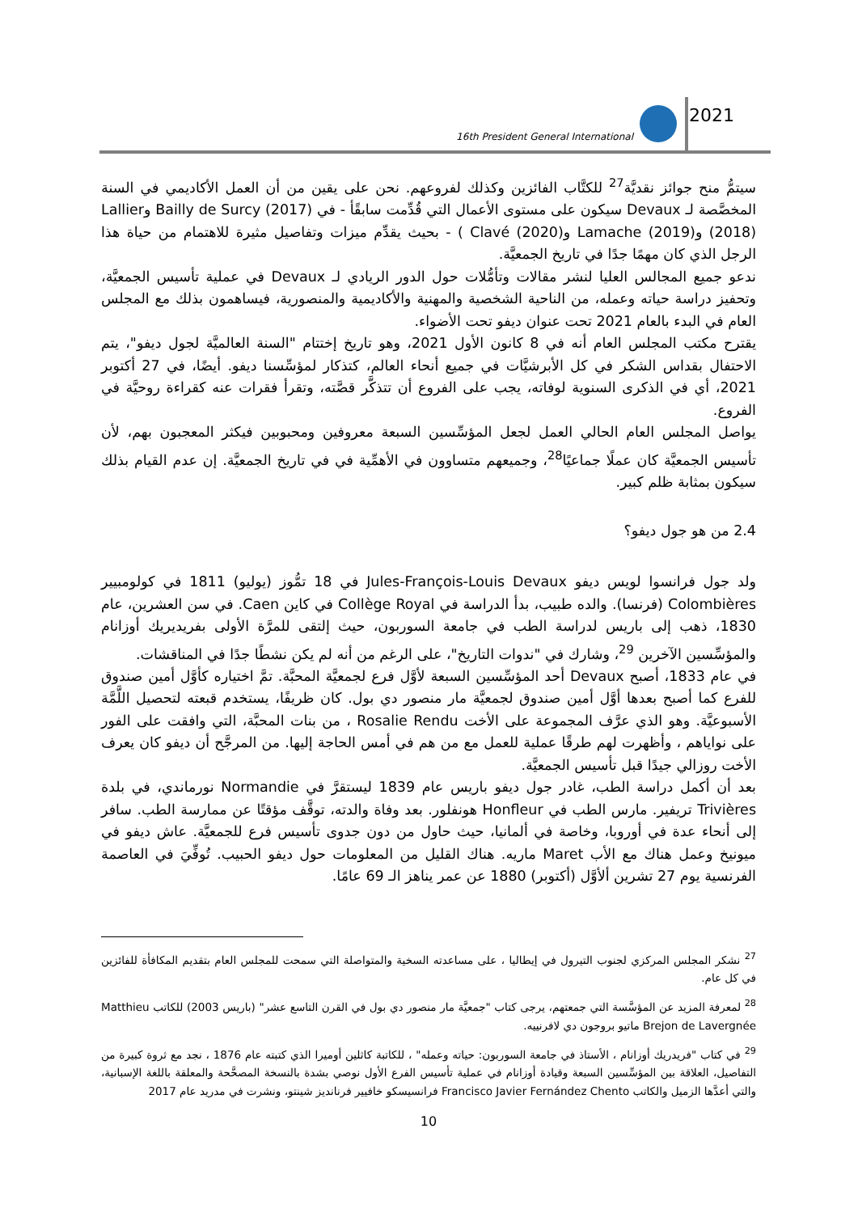16th President General International
2021
سيتمُّ منح جوائز نقديَّة<sup>27</sup> للكتَّاب الفائزين وكذلك لفروعهم. نحن على يقين من أن العمل الأكاديمي في السنة المخصَّصة لـ Devaux سيكون على مستوى الأعمال التي قُدِّمت سابقًأ - في Bailly de Surcy (2017) وLallier (2018) وLamache (2019) وClavé (2020) ) - بحيث يقدِّم ميزات وتفاصيل مثيرة للاهتمام من حياة هذا الرجل الذي كان مهمًا جدًا في تاريخ الجمعيَّة.
ندعو جميع المجالس العليا لنشر مقالات وتأمُّلات حول الدور الريادي لـ Devaux في عملية تأسيس الجمعيَّة، وتحفيز دراسة حياته وعمله، من الناحية الشخصية والمهنية والأكاديمية والمنصورية، فيساهمون بذلك مع المجلس العام في البدء بالعام 2021 تحت عنوان ديفو تحت الأضواء.
يقترح مكتب المجلس العام أنه في 8 كانون الأول 2021، وهو تاريخ إختتام "السنة العالميَّة لجول ديفو"، يتم الاحتفال بقداس الشكر في كل الأبرشيَّات في جميع أنحاء العالم، كتذكار لمؤسِّسنا ديفو. أيضًا، في 27 أكتوبر 2021، أي في الذكرى السنوية لوفاته، يجب على الفروع أن تتذكَّر قصَّته، وتقرأ فقرات عنه كقراءة روحيَّة في الفروع.
يواصل المجلس العام الحالي العمل لجعل المؤسِّسين السبعة معروفين ومحبوبين فيكثر المعجبون بهم، لأن تأسيس الجمعيَّة كان عملًا جماعيًا<sup>28</sup>، وجميعهم متساوون في الأهمِّية في في تاريخ الجمعيَّة. إن عدم القيام بذلك سيكون بمثابة ظلم كبير.
2.4 من هو جول ديفو؟
ولد جول فرانسوا لويس ديفو Jules-François-Louis Devaux في 18 تمُّوز (يوليو) 1811 في كولومبيير Colombières (فرنسا). والده طبيب، بدأ الدراسة في Collège Royal في كاين Caen. في سن العشرين، عام 1830، ذهب إلى باريس لدراسة الطب في جامعة السوربون، حيث إلتقى للمرَّة الأولى بفريديريك أوزانام والمؤسِّسين الآخرين <sup>29</sup>، وشارك في "ندوات التاريخ"، على الرغم من أنه لم يكن نشطًا جدًا في المناقشات.
في عام 1833، أصبح Devaux أحد المؤسِّسين السبعة لأوَّل فرع لجمعيَّة المحبَّة. تمَّ اختياره كأوَّل أمين صندوق للفرع كما أصبح بعدها أوَّل أمين صندوق لجمعيَّة مار منصور دي بول. كان ظريفًا، يستخدم قبعته لتحصيل اللَّمَّة الأسبوعيَّة. وهو الذي عرَّف المجموعة على الأخت Rosalie Rendu ، من بنات المحبَّة، التي وافقت على الفور على نواياهم ، وأظهرت لهم طرقًا عملية للعمل مع من هم في أمس الحاجة إليها. من المرجَّح أن ديفو كان يعرف الأخت روزالي جيدًا قبل تأسيس الجمعيَّة.
بعد أن أكمل دراسة الطب، غادر جول ديفو باريس عام 1839 ليستقرَّ في Normandie نورماندي، في بلدة Trivières تريفير. مارس الطب في Honfleur هونفلور. بعد وفاة والدته، توقَّف مؤقتًا عن ممارسة الطب. سافر إلى أنحاء عدة في أوروبا، وخاصة في ألمانيا، حيث حاول من دون جدوى تأسيس فرع للجمعيَّة. عاش ديفو في ميونيخ وعمل هناك مع الأب Maret ماريه. هناك القليل من المعلومات حول ديفو الحبيب. تُوفِّيَ في العاصمة الفرنسية يوم 27 تشرين ألأوَّل (أكتوبر) 1880 عن عمر يناهز الـ 69 عامًا.
<sup>27</sup> نشكر المجلس المركزي لجنوب التيرول في إيطاليا ، على مساعدته السخية والمتواصلة التي سمحت للمجلس العام بتقديم المكافأة للفائزين في كل عام.
<sup>28</sup> لمعرفة المزيد عن المؤسَّسة التي جمعتهم، يرجى كتاب "جمعيَّة مار منصور دي بول في القرن التاسع عشر" (باريس 2003) للكاتب Matthieu Brejon de Lavergnée ماتيو بروجون دي لافرنييه.
<sup>29</sup> في كتاب "فريدريك أوزانام ، الأستاذ في جامعة السوربون: حياته وعمله" ، للكاتبة كاثلين أوميرا الذي كتبته عام 1876 ، نجد مع ثروة كبيرة من التفاصيل، العلاقة بين المؤسِّسين السبعة وقيادة أوزانام في عملية تأسيس الفرع الأول نوصي بشدة بالنسخة المصحَّحة والمعلقة باللغة الإسبانية، والتي أعدَّها الزميل والكاتب Francisco Javier Fernández Chento فرانسيسكو خافيير فرنانديز شينتو، ونشرت في مدريد عام 2017
10